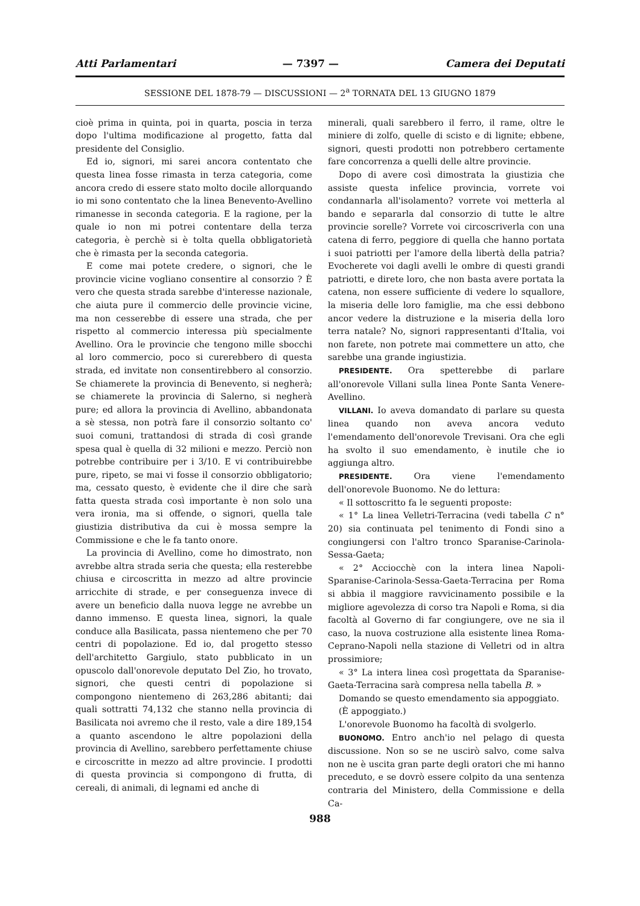Atti Parlamentari — 7397 — Camera dei Deputati
SESSIONE DEL 1878-79 — DISCUSSIONI — 2<sup>a</sup> TORNATA DEL 13 GIUGNO 1879
cioè prima in quinta, poi in quarta, poscia in terza dopo l'ultima modificazione al progetto, fatta dal presidente del Consiglio.
Ed io, signori, mi sarei ancora contentato che questa linea fosse rimasta in terza categoria, come ancora credo di essere stato molto docile allorquando io mi sono contentato che la linea Benevento-Avellino rimanesse in seconda categoria. E la ragione, per la quale io non mi potrei contentare della terza categoria, è perchè si è tolta quella obbligatorietà che è rimasta per la seconda categoria.
E come mai potete credere, o signori, che le provincie vicine vogliano consentire al consorzio ? È vero che questa strada sarebbe d'interesse nazionale, che aiuta pure il commercio delle provincie vicine, ma non cesserebbe di essere una strada, che per rispetto al commercio interessa più specialmente Avellino. Ora le provincie che tengono mille sbocchi al loro commercio, poco si curerebbero di questa strada, ed invitate non consentirebbero al consorzio. Se chiamerete la provincia di Benevento, si negherà; se chiamerete la provincia di Salerno, si negherà pure; ed allora la provincia di Avellino, abbandonata a sè stessa, non potrà fare il consorzio soltanto co' suoi comuni, trattandosi di strada di così grande spesa qual è quella di 32 milioni e mezzo. Perciò non potrebbe contribuire per i 3/10. E vi contribuirebbe pure, ripeto, se mai vi fosse il consorzio obbligatorio; ma, cessato questo, è evidente che il dire che sarà fatta questa strada così importante è non solo una vera ironia, ma si offende, o signori, quella tale giustizia distributiva da cui è mossa sempre la Commissione e che le fa tanto onore.
La provincia di Avellino, come ho dimostrato, non avrebbe altra strada seria che questa; ella resterebbe chiusa e circoscritta in mezzo ad altre provincie arricchite di strade, e per conseguenza invece di avere un beneficio dalla nuova legge ne avrebbe un danno immenso. E questa linea, signori, la quale conduce alla Basilicata, passa nientemeno che per 70 centri di popolazione. Ed io, dal progetto stesso dell'architetto Gargiulo, stato pubblicato in un opuscolo dall'onorevole deputato Del Zio, ho trovato, signori, che questi centri di popolazione si compongono nientemeno di 263,286 abitanti; dai quali sottratti 74,132 che stanno nella provincia di Basilicata noi avremo che il resto, vale a dire 189,154 a quanto ascendono le altre popolazioni della provincia di Avellino, sarebbero perfettamente chiuse e circoscritte in mezzo ad altre provincie. I prodotti di questa provincia si compongono di frutta, di cereali, di animali, di legnami ed anche di
minerali, quali sarebbero il ferro, il rame, oltre le miniere di zolfo, quelle di scisto e di lignite; ebbene, signori, questi prodotti non potrebbero certamente fare concorrenza a quelli delle altre provincie.
Dopo di avere così dimostrata la giustizia che assiste questa infelice provincia, vorrete voi condannarla all'isolamento? vorrete voi metterla al bando e separarla dal consorzio di tutte le altre provincie sorelle? Vorrete voi circoscriverla con una catena di ferro, peggiore di quella che hanno portata i suoi patriotti per l'amore della libertà della patria? Evocherete voi dagli avelli le ombre di questi grandi patriotti, e direte loro, che non basta avere portata la catena, non essere sufficiente di vedere lo squallore, la miseria delle loro famiglie, ma che essi debbono ancor vedere la distruzione e la miseria della loro terra natale? No, signori rappresentanti d'Italia, voi non farete, non potrete mai commettere un atto, che sarebbe una grande ingiustizia.
PRESIDENTE. Ora spetterebbe di parlare all'onorevole Villani sulla linea Ponte Santa Venere-Avellino.
VILLANI. Io aveva domandato di parlare su questa linea quando non aveva ancora veduto l'emendamento dell'onorevole Trevisani. Ora che egli ha svolto il suo emendamento, è inutile che io aggiunga altro.
PRESIDENTE. Ora viene l'emendamento dell'onorevole Buonomo. Ne do lettura:
« Il sottoscritto fa le seguenti proposte:
« 1° La linea Velletri-Terracina (vedi tabella C n° 20) sia continuata pel tenimento di Fondi sino a congiungersi con l'altro tronco Sparanise-Carinola-Sessa-Gaeta;
« 2° Acciocchè con la intera linea Napoli-Sparanise-Carinola-Sessa-Gaeta-Terracina per Roma si abbia il maggiore ravvicinamento possibile e la migliore agevolezza di corso tra Napoli e Roma, si dia facoltà al Governo di far congiungere, ove ne sia il caso, la nuova costruzione alla esistente linea Roma-Ceprano-Napoli nella stazione di Velletri od in altra prossimiore;
« 3° La intera linea così progettata da Sparanise-Gaeta-Terracina sarà compresa nella tabella B. »
Domando se questo emendamento sia appoggiato.
(È appoggiato.)
L'onorevole Buonomo ha facoltà di svolgerlo.
BUONOMO. Entro anch'io nel pelago di questa discussione. Non so se ne uscirò salvo, come salva non ne è uscita gran parte degli oratori che mi hanno preceduto, e se dovrò essere colpito da una sentenza contraria del Ministero, della Commissione e della Ca-
988